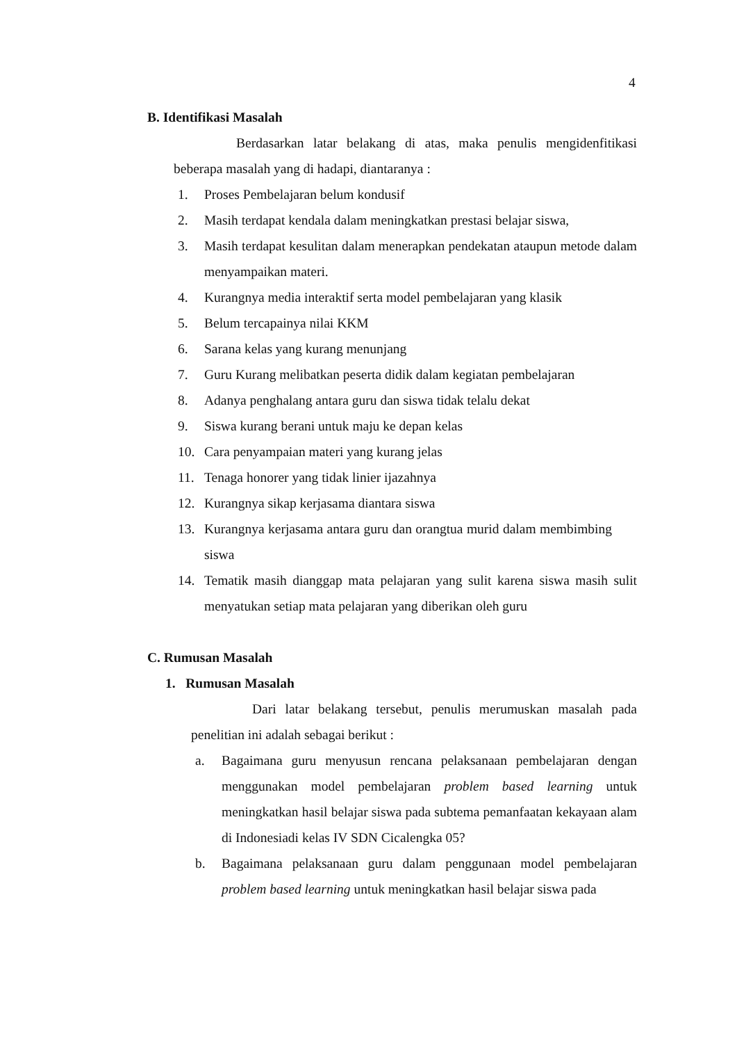4
B. Identifikasi Masalah
Berdasarkan latar belakang di atas, maka penulis mengidenfitikasi beberapa masalah yang di hadapi, diantaranya :
1. Proses Pembelajaran belum kondusif
2. Masih terdapat kendala dalam meningkatkan prestasi belajar siswa,
3. Masih terdapat kesulitan dalam menerapkan pendekatan ataupun metode dalam menyampaikan materi.
4. Kurangnya media interaktif serta model pembelajaran yang klasik
5. Belum tercapainya nilai KKM
6. Sarana kelas yang kurang menunjang
7. Guru Kurang melibatkan peserta didik dalam kegiatan pembelajaran
8. Adanya penghalang antara guru dan siswa tidak telalu dekat
9. Siswa kurang berani untuk maju ke depan kelas
10. Cara penyampaian materi yang kurang jelas
11. Tenaga honorer yang tidak linier ijazahnya
12. Kurangnya sikap kerjasama diantara siswa
13. Kurangnya kerjasama antara guru dan orangtua murid dalam membimbing siswa
14. Tematik masih dianggap mata pelajaran yang sulit karena siswa masih sulit menyatukan setiap mata pelajaran yang diberikan oleh guru
C. Rumusan Masalah
1. Rumusan Masalah
Dari latar belakang tersebut, penulis merumuskan masalah pada penelitian ini adalah sebagai berikut :
a. Bagaimana guru menyusun rencana pelaksanaan pembelajaran dengan menggunakan model pembelajaran problem based learning untuk meningkatkan hasil belajar siswa pada subtema pemanfaatan kekayaan alam di Indonesiadi kelas IV SDN Cicalengka 05?
b. Bagaimana pelaksanaan guru dalam penggunaan model pembelajaran problem based learning untuk meningkatkan hasil belajar siswa pada